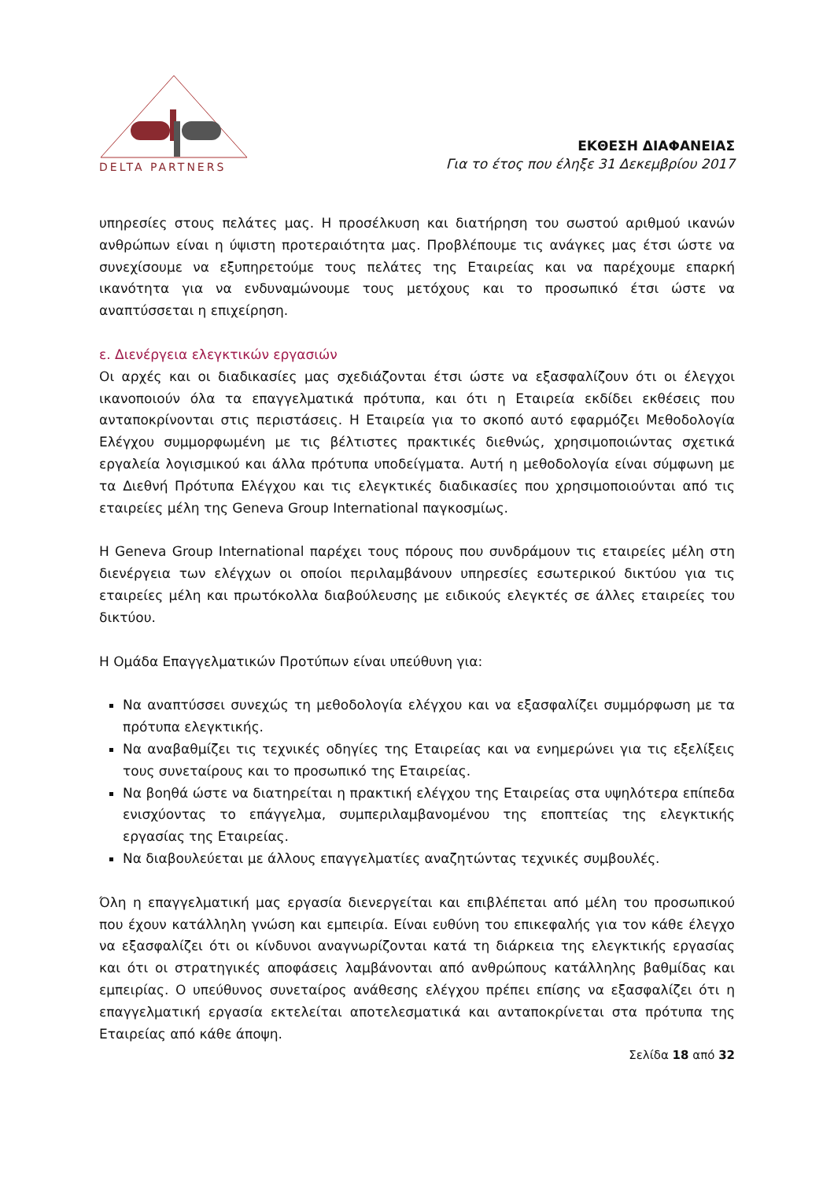DELTA PARTNERS
ΕΚΘΕΣΗ ΔΙΑΦΑΝΕΙΑΣ
Για το έτος που έληξε 31 Δεκεμβρίου 2017
υπηρεσίες στους πελάτες μας. Η προσέλκυση και διατήρηση του σωστού αριθμού ικανών ανθρώπων είναι η ύψιστη προτεραιότητα μας. Προβλέπουμε τις ανάγκες μας έτσι ώστε να συνεχίσουμε να εξυπηρετούμε τους πελάτες της Εταιρείας και να παρέχουμε επαρκή ικανότητα για να ενδυναμώνουμε τους μετόχους και το προσωπικό έτσι ώστε να αναπτύσσεται η επιχείρηση.
ε. Διενέργεια ελεγκτικών εργασιών
Οι αρχές και οι διαδικασίες μας σχεδιάζονται έτσι ώστε να εξασφαλίζουν ότι οι έλεγχοι ικανοποιούν όλα τα επαγγελματικά πρότυπα, και ότι η Εταιρεία εκδίδει εκθέσεις που ανταποκρίνονται στις περιστάσεις. Η Εταιρεία για το σκοπό αυτό εφαρμόζει Μεθοδολογία Ελέγχου συμμορφωμένη με τις βέλτιστες πρακτικές διεθνώς, χρησιμοποιώντας σχετικά εργαλεία λογισμικού και άλλα πρότυπα υποδείγματα. Αυτή η μεθοδολογία είναι σύμφωνη με τα Διεθνή Πρότυπα Ελέγχου και τις ελεγκτικές διαδικασίες που χρησιμοποιούνται από τις εταιρείες μέλη της Geneva Group International παγκοσμίως.
Η Geneva Group International παρέχει τους πόρους που συνδράμουν τις εταιρείες μέλη στη διενέργεια των ελέγχων οι οποίοι περιλαμβάνουν υπηρεσίες εσωτερικού δικτύου για τις εταιρείες μέλη και πρωτόκολλα διαβούλευσης με ειδικούς ελεγκτές σε άλλες εταιρείες του δικτύου.
Η Ομάδα Επαγγελματικών Προτύπων είναι υπεύθυνη για:
Να αναπτύσσει συνεχώς τη μεθοδολογία ελέγχου και να εξασφαλίζει συμμόρφωση με τα πρότυπα ελεγκτικής.
Να αναβαθμίζει τις τεχνικές οδηγίες της Εταιρείας και να ενημερώνει για τις εξελίξεις τους συνεταίρους και το προσωπικό της Εταιρείας.
Να βοηθά ώστε να διατηρείται η πρακτική ελέγχου της Εταιρείας στα υψηλότερα επίπεδα ενισχύοντας το επάγγελμα, συμπεριλαμβανομένου της εποπτείας της ελεγκτικής εργασίας της Εταιρείας.
Να διαβουλεύεται με άλλους επαγγελματίες αναζητώντας τεχνικές συμβουλές.
Όλη η επαγγελματική μας εργασία διενεργείται και επιβλέπεται από μέλη του προσωπικού που έχουν κατάλληλη γνώση και εμπειρία. Είναι ευθύνη του επικεφαλής για τον κάθε έλεγχο να εξασφαλίζει ότι οι κίνδυνοι αναγνωρίζονται κατά τη διάρκεια της ελεγκτικής εργασίας και ότι οι στρατηγικές αποφάσεις λαμβάνονται από ανθρώπους κατάλληλης βαθμίδας και εμπειρίας. Ο υπεύθυνος συνεταίρος ανάθεσης ελέγχου πρέπει επίσης να εξασφαλίζει ότι η επαγγελματική εργασία εκτελείται αποτελεσματικά και ανταποκρίνεται στα πρότυπα της Εταιρείας από κάθε άποψη.
Σελίδα 18 από 32